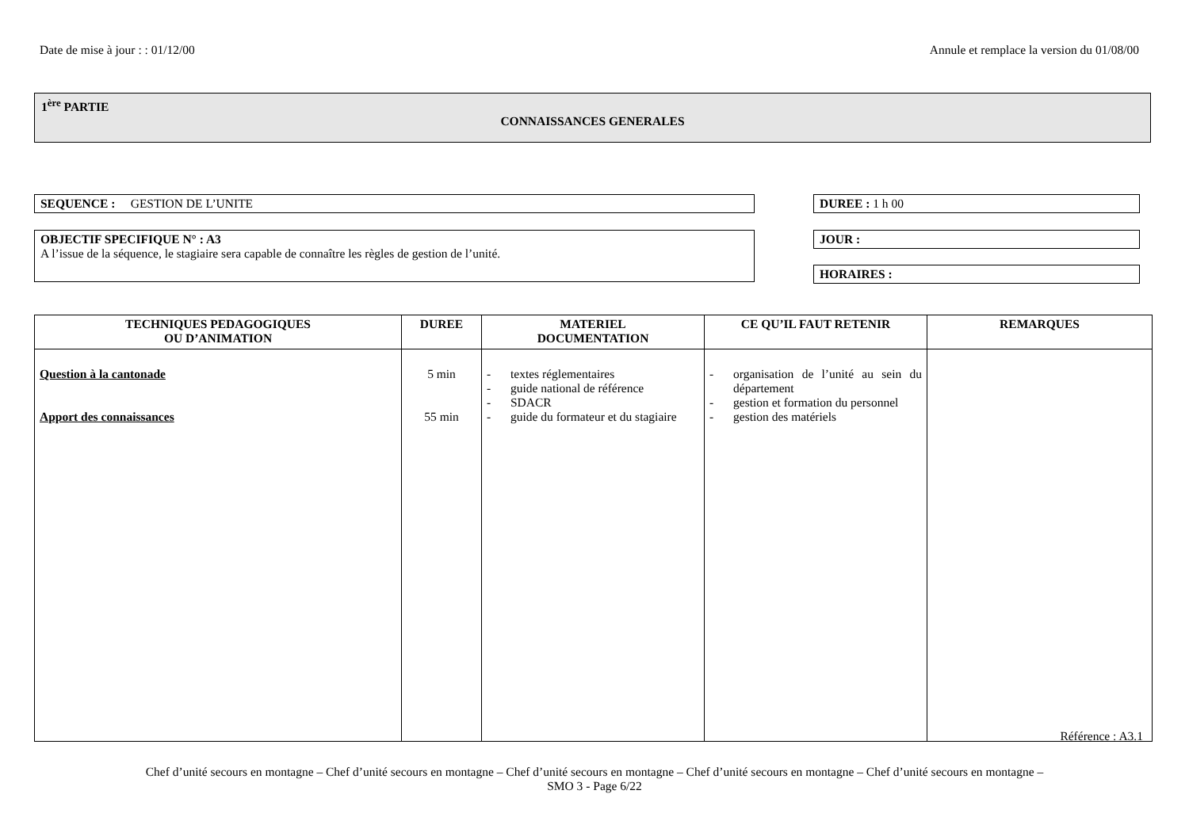Date de mise à jour : : 01/12/00 Annule et remplace la version du 01/08/00
1<sup>ère</sup> PARTIE
CONNAISSANCES GENERALES
SEQUENCE : GESTION DE L’UNITE DUREE : 1 h 00
OBJECTIF SPECIFIQUE N° : A3
A l’issue de la séquence, le stagiaire sera capable de connaître les règles de gestion de l’unité.
JOUR :
HORAIRES :
| TECHNIQUES PEDAGOGIQUES OU D’ANIMATION | DUREE | MATERIEL DOCUMENTATION | CE QU’IL FAUT RETENIR | REMARQUES |
| --- | --- | --- | --- | --- |
| Question à la cantonade Apport des connaissances | 5 min 55 min | - textes réglementaires - guide national de référence - SDACR - guide du formateur et du stagiaire | - organisation de l’unité au sein du département - gestion et formation du personnel - gestion des matériels | |
Référence : A3.1
Chef d’unité secours en montagne – Chef d’unité secours en montagne – Chef d’unité secours en montagne – Chef d’unité secours en montagne – Chef d’unité secours en montagne –
SMO 3 - Page 6/22